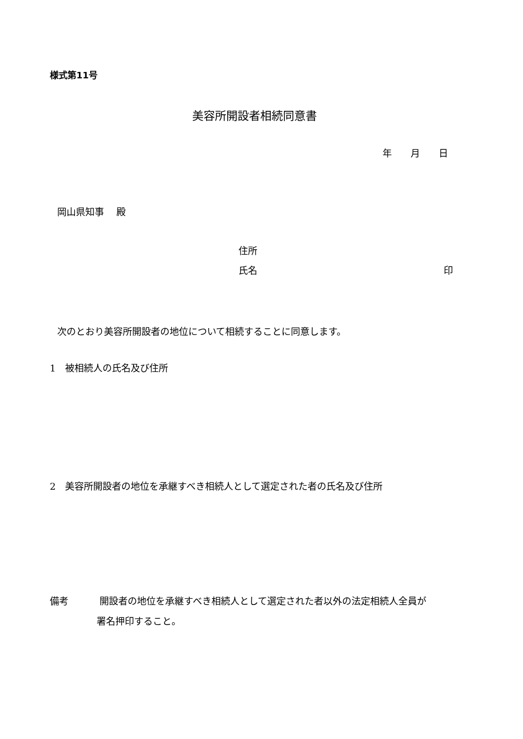様式第11号
美容所開設者相続同意書
年　　月　　日
岡山県知事　 殿
住所
氏名 印
次のとおり美容所開設者の地位について相続することに同意します。
1　被相続人の氏名及び住所
2　美容所開設者の地位を承継すべき相続人として選定された者の氏名及び住所
備考　　　 開設者の地位を承継すべき相続人として選定された者以外の法定相続人全員が
署名押印すること。